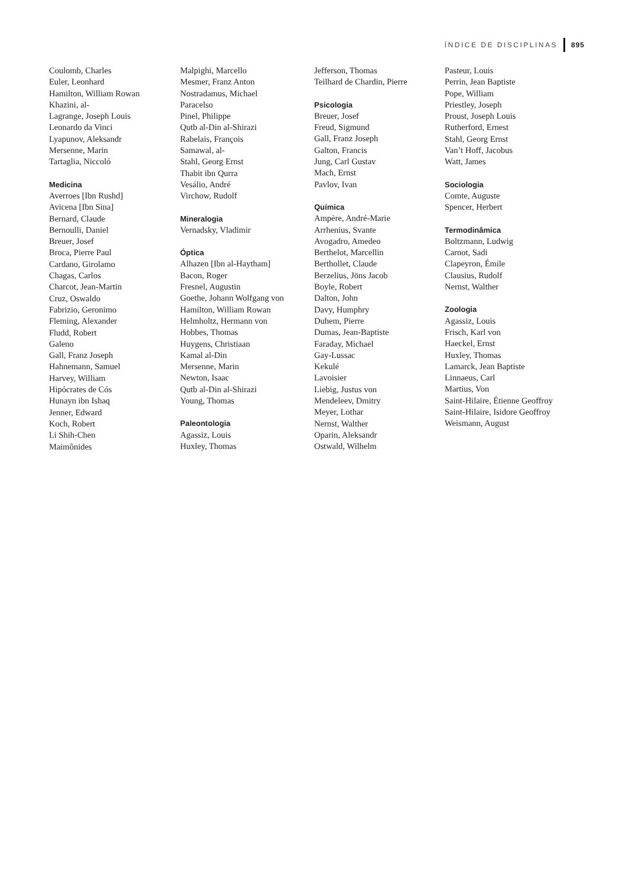ÍNDICE DE DISCIPLINAS 895
Coulomb, Charles
Euler, Leonhard
Hamilton, William Rowan
Khazini, al-
Lagrange, Joseph Louis
Leonardo da Vinci
Lyapunov, Aleksandr
Mersenne, Marin
Tartaglia, Niccoló
Medicina
Averroes [Ibn Rushd]
Avicena [Ibn Sina]
Bernard, Claude
Bernoulli, Daniel
Breuer, Josef
Broca, Pierre Paul
Cardano, Girolamo
Chagas, Carlos
Charcot, Jean-Martin
Cruz, Oswaldo
Fabrizio, Geronimo
Fleming, Alexander
Fludd, Robert
Galeno
Gall, Franz Joseph
Hahnemann, Samuel
Harvey, William
Hipócrates de Cós
Hunayn ibn Ishaq
Jenner, Edward
Koch, Robert
Li Shih-Chen
Maimônides
Malpighi, Marcello
Mesmer, Franz Anton
Nostradamus, Michael
Paracelso
Pinel, Philippe
Qutb al-Din al-Shirazi
Rabelais, François
Samawal, al-
Stahl, Georg Ernst
Thabit ibn Qurra
Vesálio, André
Virchow, Rudolf
Mineralogia
Vernadsky, Vladimir
Óptica
Alhazen [Ibn al-Haytham]
Bacon, Roger
Fresnel, Augustin
Goethe, Johann Wolfgang von
Hamilton, William Rowan
Helmholtz, Hermann von
Hobbes, Thomas
Huygens, Christiaan
Kamal al-Din
Mersenne, Marin
Newton, Isaac
Qutb al-Din al-Shirazi
Young, Thomas
Paleontologia
Agassiz, Louis
Huxley, Thomas
Jefferson, Thomas
Teilhard de Chardin, Pierre
Psicologia
Breuer, Josef
Freud, Sigmund
Gall, Franz Joseph
Galton, Francis
Jung, Carl Gustav
Mach, Ernst
Pavlov, Ivan
Química
Ampère, André-Marie
Arrhenius, Svante
Avogadro, Amedeo
Berthelot, Marcellin
Berthollet, Claude
Berzelius, Jöns Jacob
Boyle, Robert
Dalton, John
Davy, Humphry
Duhem, Pierre
Dumas, Jean-Baptiste
Faraday, Michael
Gay-Lussac
Kekulé
Lavoisier
Liebig, Justus von
Mendeleev, Dmitry
Meyer, Lothar
Nernst, Walther
Oparin, Aleksandr
Ostwald, Wilhelm
Pasteur, Louis
Perrin, Jean Baptiste
Pope, William
Priestley, Joseph
Proust, Joseph Louis
Rutherford, Ernest
Stahl, Georg Ernst
Van’t Hoff, Jacobus
Watt, James
Sociologia
Comte, Auguste
Spencer, Herbert
Termodinâmica
Boltzmann, Ludwig
Carnot, Sadi
Clapeyron, Émile
Clausius, Rudolf
Nernst, Walther
Zoologia
Agassiz, Louis
Frisch, Karl von
Haeckel, Ernst
Huxley, Thomas
Lamarck, Jean Baptiste
Linnaeus, Carl
Martius, Von
Saint-Hilaire, Étienne Geoffroy
Saint-Hilaire, Isidore Geoffroy
Weismann, August